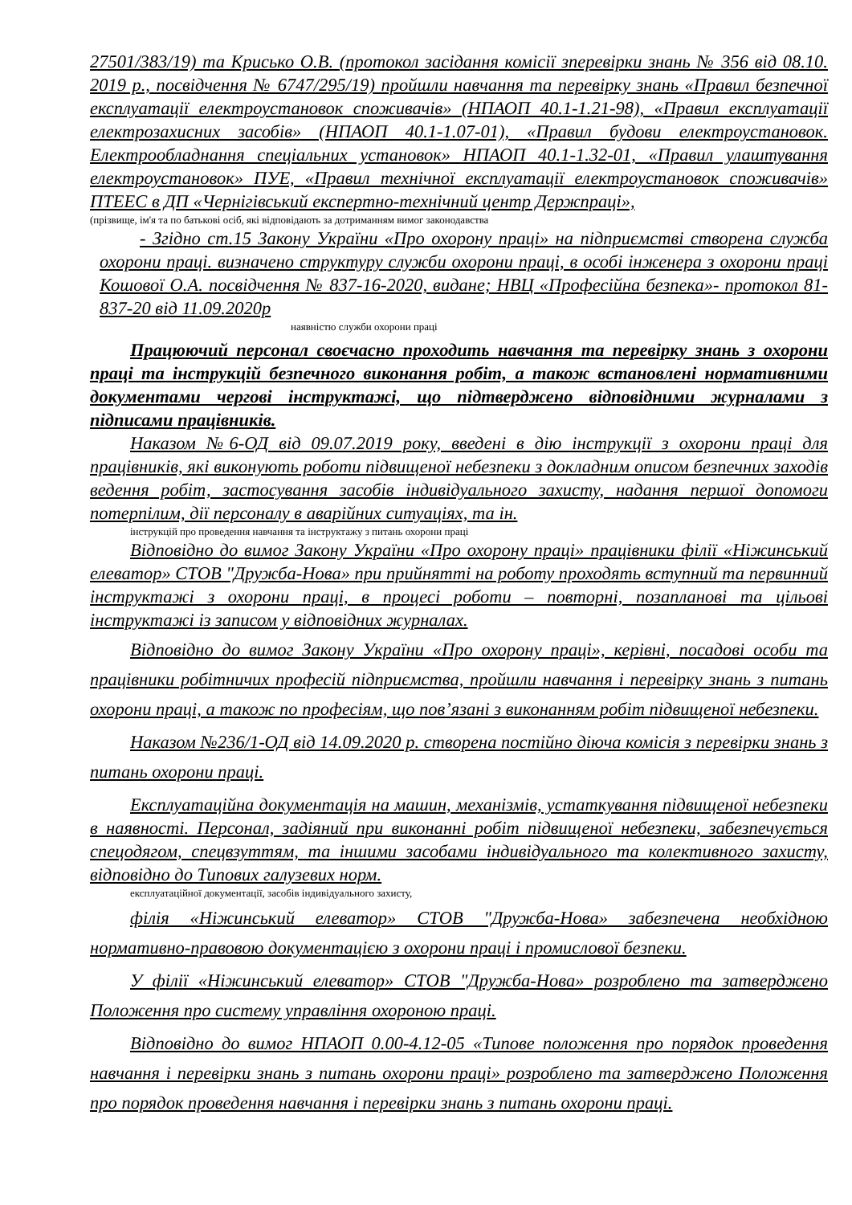27501/383/19) та Крисько О.В. (протокол засідання комісії зперевірки знань № 356 від 08.10. 2019 р., посвідчення № 6747/295/19) пройшли навчання та перевірку знань «Правил безпечної експлуатації електроустановок споживачів» (НПАОП 40.1-1.21-98), «Правил експлуатації електрозахисних засобів» (НПАОП 40.1-1.07-01), «Правил будови електроустановок. Електрообладнання спеціальних установок» НПАОП 40.1-1.32-01, «Правил улаштування електроустановок» ПУЕ, «Правил технічної експлуатації електроустановок споживачів» ПТЕЕС в ДП «Чернігівський експертно-технічний центр Держпраці»,
(прізвище, ім'я та по батькові осіб, які відповідають за дотриманням вимог законодавства
- Згідно ст.15 Закону України «Про охорону праці» на підприємстві створена служба охорони праці. визначено структуру служби охорони праці, в особі інженера з охорони праці Кошової О.А. посвідчення № 837-16-2020, видане; НВЦ «Професійна безпека»- протокол 81-837-20 від 11.09.2020р
наявністю служби охорони праці
Працюючий персонал своєчасно проходить навчання та перевірку знань з охорони праці та інструкцій безпечного виконання робіт, а також встановлені нормативними документами чергові інструктажі, що підтверджено відповідними журналами з підписами працівників.
Наказом №6-ОД від 09.07.2019 року, введені в дію інструкції з охорони праці для працівників, які виконують роботи підвищеної небезпеки з докладним описом безпечних заходів ведення робіт, застосування засобів індивідуального захисту, надання першої допомоги потерпілим, дії персоналу в аварійних ситуаціях, та ін.
інструкцій про проведення навчання та інструктажу з питань охорони праці
Відповідно до вимог Закону України «Про охорону праці» працівники філії «Ніжинський елеватор» СТОВ "Дружба-Нова» при прийнятті на роботу проходять вступний та первинний інструктажі з охорони праці, в процесі роботи – повторні, позапланові та цільові інструктажі із записом у відповідних журналах.
Відповідно до вимог Закону України «Про охорону праці», керівні, посадові особи та працівники робітничих професій підприємства, пройшли навчання і перевірку знань з питань охорони праці, а також по професіям, що пов’язані з виконанням робіт підвищеної небезпеки.
Наказом №236/1-ОД від 14.09.2020 р. створена постійно діюча комісія з перевірки знань з питань охорони праці.
Експлуатаційна документація на машин, механізмів, устаткування підвищеної небезпеки в наявності. Персонал, задіяний при виконанні робіт підвищеної небезпеки, забезпечується спецодягом, спецвзуттям, та іншими засобами індивідуального та колективного захисту, відповідно до Типових галузевих норм.
експлуатаційної документації, засобів індивідуального захисту,
філія «Ніжинський елеватор» СТОВ "Дружба-Нова» забезпечена необхідною нормативно-правовою документацією з охорони праці і промислової безпеки.
У філії «Ніжинський елеватор» СТОВ "Дружба-Нова» розроблено та затверджено Положення про систему управління охороною праці.
Відповідно до вимог НПАОП 0.00-4.12-05 «Типове положення про порядок проведення навчання і перевірки знань з питань охорони праці» розроблено та затверджено Положення про порядок проведення навчання і перевірки знань з питань охорони праці.